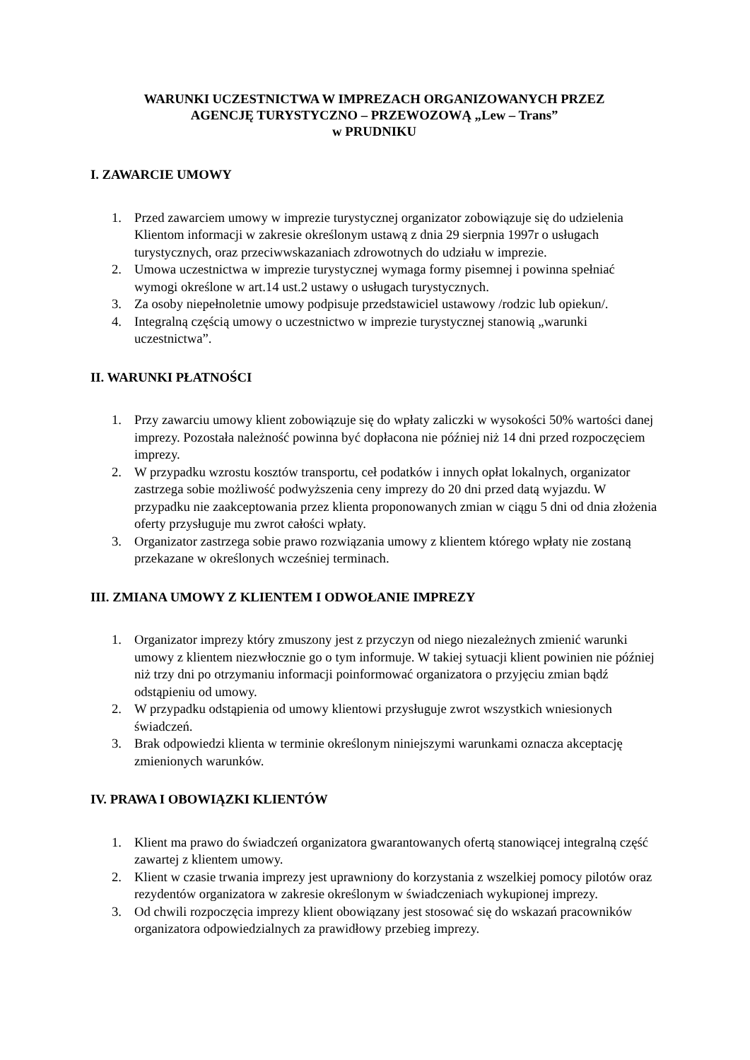WARUNKI UCZESTNICTWA W IMPREZACH ORGANIZOWANYCH PRZEZ
AGENCJĘ TURYSTYCZNO – PRZEWOZOWĄ „Lew – Trans”
w PRUDNIKU
I. ZAWARCIE UMOWY
1. Przed zawarciem umowy w imprezie turystycznej organizator zobowiązuje się do udzielenia Klientom informacji w zakresie określonym ustawą z dnia 29 sierpnia 1997r o usługach turystycznych, oraz przeciwwskazaniach zdrowotnych do udziału w imprezie.
2. Umowa uczestnictwa w imprezie turystycznej wymaga formy pisemnej i powinna spełniać wymogi określone w art.14 ust.2 ustawy o usługach turystycznych.
3. Za osoby niepełnoletnie umowy podpisuje przedstawiciel ustawowy /rodzic lub opiekun/.
4. Integralną częścią umowy o uczestnictwo w imprezie turystycznej stanowią „warunki uczestnictwa”.
II. WARUNKI PŁATNOŚCI
1. Przy zawarciu umowy klient zobowiązuje się do wpłaty zaliczki w wysokości 50% wartości danej imprezy. Pozostała należność powinna być dopłacona nie później niż 14 dni przed rozpoczęciem imprezy.
2. W przypadku wzrostu kosztów transportu, ceł podatków i innych opłat lokalnych, organizator zastrzega sobie możliwość podwyższenia ceny imprezy do 20 dni przed datą wyjazdu. W przypadku nie zaakceptowania przez klienta proponowanych zmian w ciągu 5 dni od dnia złożenia oferty przysługuje mu zwrot całości wpłaty.
3. Organizator zastrzega sobie prawo rozwiązania umowy z klientem którego wpłaty nie zostaną przekazane w określonych wcześniej terminach.
III. ZMIANA UMOWY Z KLIENTEM I ODWOŁANIE IMPREZY
1. Organizator imprezy który zmuszony jest z przyczyn od niego niezależnych zmienić warunki umowy z klientem niezwłocznie go o tym informuje. W takiej sytuacji klient powinien nie później niż trzy dni po otrzymaniu informacji poinformować organizatora o przyjęciu zmian bądź odstąpieniu od umowy.
2. W przypadku odstąpienia od umowy klientowi przysługuje zwrot wszystkich wniesionych świadczeń.
3. Brak odpowiedzi klienta w terminie określonym niniejszymi warunkami oznacza akceptację zmienionych warunków.
IV. PRAWA I OBOWIĄZKI KLIENTÓW
1. Klient ma prawo do świadczeń organizatora gwarantowanych ofertą stanowiącej integralną część zawartej z klientem umowy.
2. Klient w czasie trwania imprezy jest uprawniony do korzystania z wszelkiej pomocy pilotów oraz rezydentów organizatora w zakresie określonym w świadczeniach wykupionej imprezy.
3. Od chwili rozpoczęcia imprezy klient obowiązany jest stosować się do wskazań pracowników organizatora odpowiedzialnych za prawidłowy przebieg imprezy.